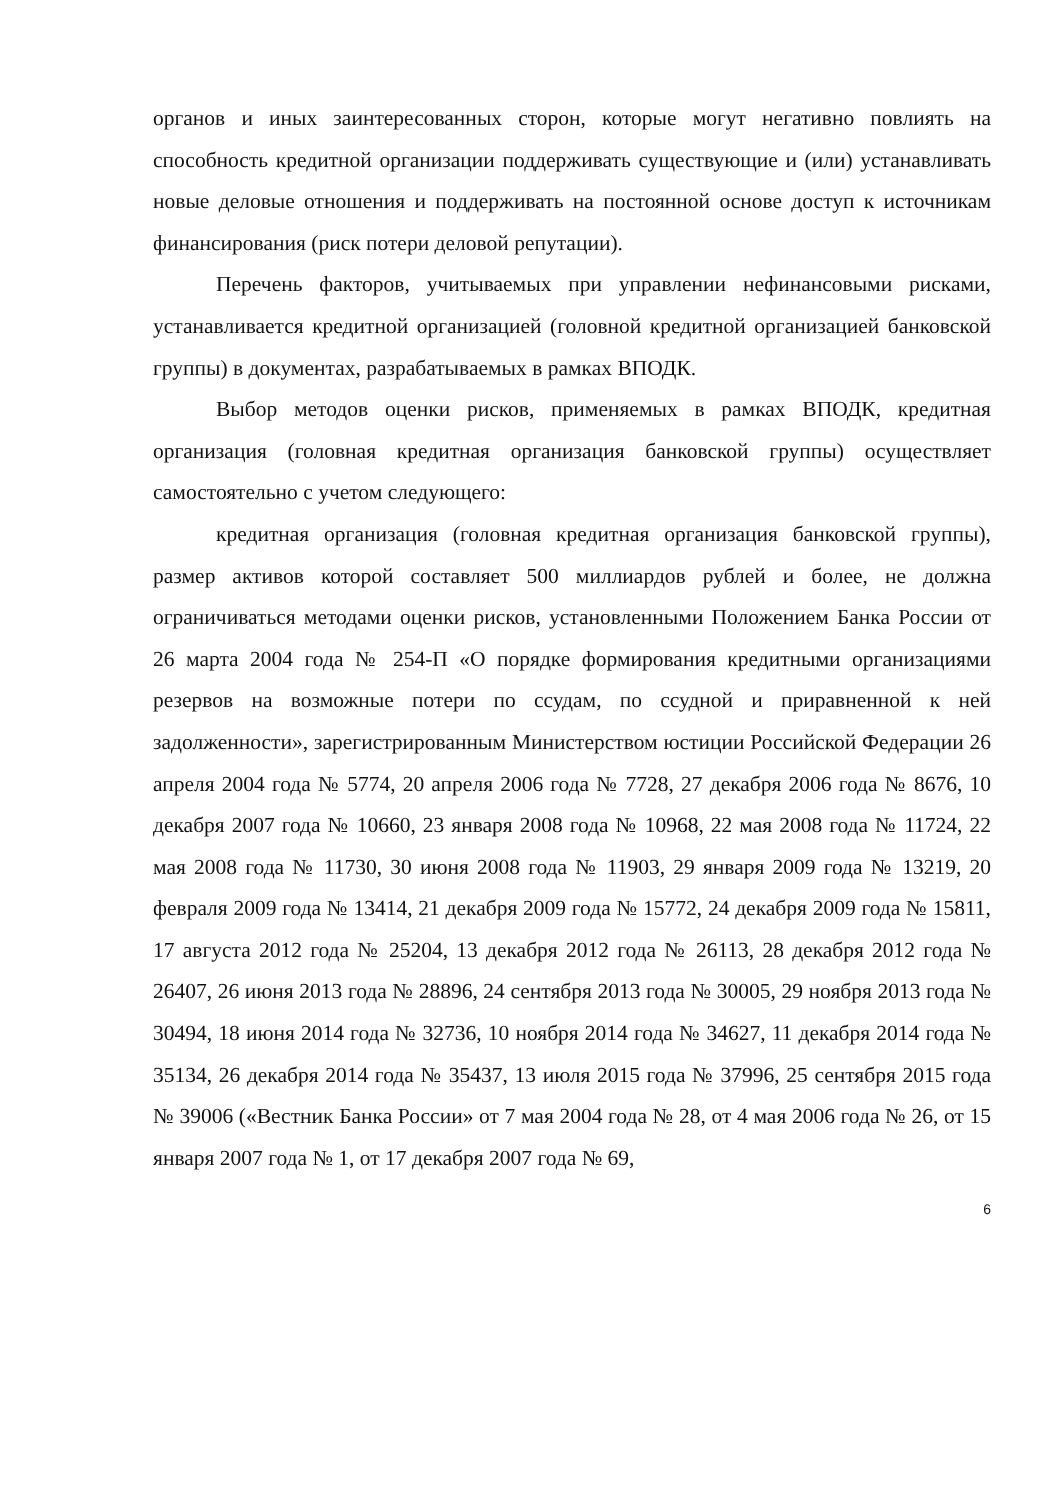органов и иных заинтересованных сторон, которые могут негативно повлиять на способность кредитной организации поддерживать существующие и (или) устанавливать новые деловые отношения и поддерживать на постоянной основе доступ к источникам финансирования (риск потери деловой репутации).
Перечень факторов, учитываемых при управлении нефинансовыми рисками, устанавливается кредитной организацией (головной кредитной организацией банковской группы) в документах, разрабатываемых в рамках ВПОДК.
Выбор методов оценки рисков, применяемых в рамках ВПОДК, кредитная организация (головная кредитная организация банковской группы) осуществляет самостоятельно с учетом следующего:
кредитная организация (головная кредитная организация банковской группы), размер активов которой составляет 500 миллиардов рублей и более, не должна ограничиваться методами оценки рисков, установленными Положением Банка России от 26 марта 2004 года № 254-П «О порядке формирования кредитными организациями резервов на возможные потери по ссудам, по ссудной и приравненной к ней задолженности», зарегистрированным Министерством юстиции Российской Федерации 26 апреля 2004 года № 5774, 20 апреля 2006 года № 7728, 27 декабря 2006 года № 8676, 10 декабря 2007 года № 10660, 23 января 2008 года № 10968, 22 мая 2008 года № 11724, 22 мая 2008 года № 11730, 30 июня 2008 года № 11903, 29 января 2009 года № 13219, 20 февраля 2009 года № 13414, 21 декабря 2009 года № 15772, 24 декабря 2009 года № 15811, 17 августа 2012 года № 25204, 13 декабря 2012 года № 26113, 28 декабря 2012 года № 26407, 26 июня 2013 года № 28896, 24 сентября 2013 года № 30005, 29 ноября 2013 года № 30494, 18 июня 2014 года № 32736, 10 ноября 2014 года № 34627, 11 декабря 2014 года № 35134, 26 декабря 2014 года № 35437, 13 июля 2015 года № 37996, 25 сентября 2015 года № 39006 («Вестник Банка России» от 7 мая 2004 года № 28, от 4 мая 2006 года № 26, от 15 января 2007 года № 1, от 17 декабря 2007 года № 69,
6